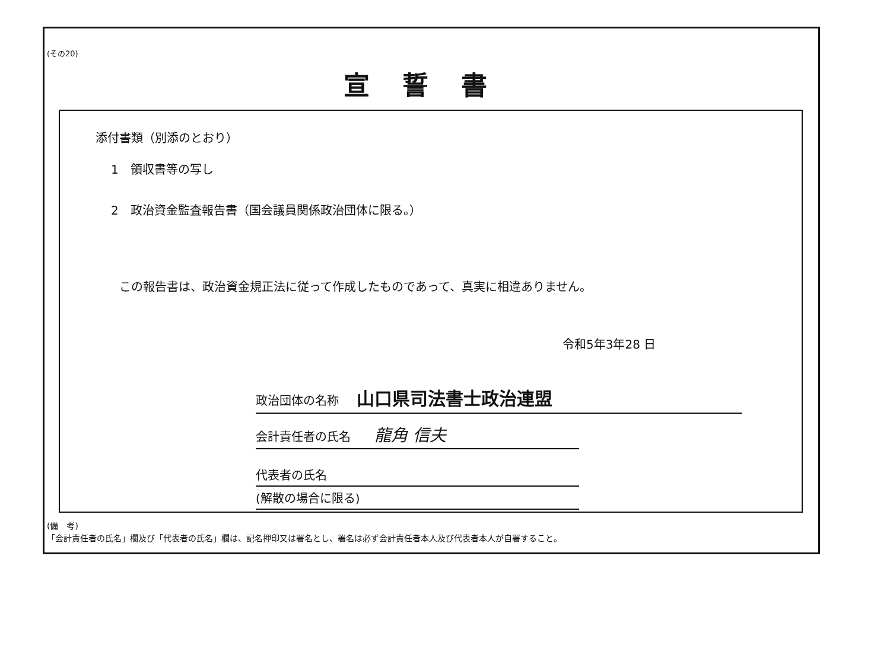(その20)
宣誓書
添付書類（別添のとおり）
1　領収書等の写し
2　政治資金監査報告書（国会議員関係政治団体に限る。）
この報告書は、政治資金規正法に従って作成したものであって、真実に相違ありません。
令和5年3年28 日
政治団体の名称 山口県司法書士政治連盟
会計責任者の氏名 龍角 信夫
代表者の氏名
(解散の場合に限る)
(備　考)
「会計責任者の氏名」欄及び「代表者の氏名」欄は、記名押印又は署名とし、署名は必ず会計責任者本人及び代表者本人が自署すること。